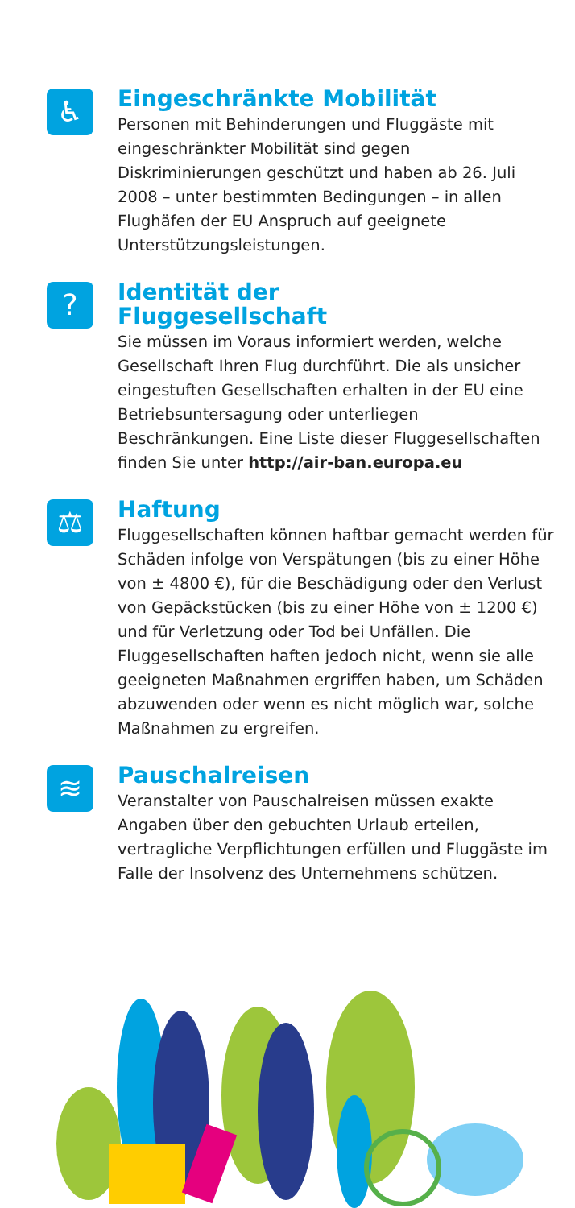♿
Eingeschränkte Mobilität
Personen mit Behinderungen und Fluggäste mit eingeschränkter Mobilität sind gegen Diskriminierungen geschützt und haben ab 26. Juli 2008 – unter bestimmten Bedingungen – in allen Flughäfen der EU Anspruch auf geeignete Unterstützungsleistungen.
?
Identität der
Fluggesellschaft
Sie müssen im Voraus informiert werden, welche Gesellschaft Ihren Flug durchführt. Die als unsicher eingestuften Gesellschaften erhalten in der EU eine Betriebsuntersagung oder unterliegen Beschränkungen. Eine Liste dieser Fluggesellschaften finden Sie unter http://air-ban.europa.eu
⚖
Haftung
Fluggesellschaften können haftbar gemacht werden für Schäden infolge von Verspätungen (bis zu einer Höhe von ± 4800 €), für die Beschädigung oder den Verlust von Gepäckstücken (bis zu einer Höhe von ± 1200 €) und für Verletzung oder Tod bei Unfällen. Die Fluggesellschaften haften jedoch nicht, wenn sie alle geeigneten Maßnahmen ergriffen haben, um Schäden abzuwenden oder wenn es nicht möglich war, solche Maßnahmen zu ergreifen.
≋
Pauschalreisen
Veranstalter von Pauschalreisen müssen exakte Angaben über den gebuchten Urlaub erteilen, vertragliche Verpflichtungen erfüllen und Fluggäste im Falle der Insolvenz des Unternehmens schützen.